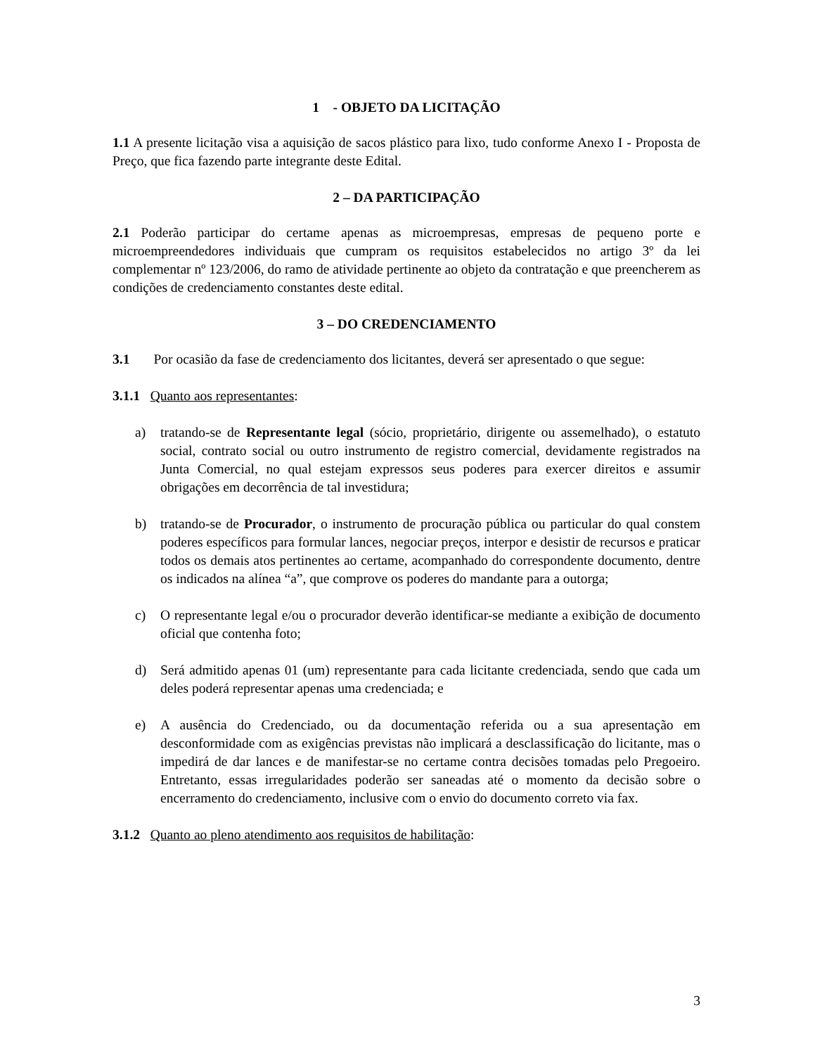1 - OBJETO DA LICITAÇÃO
1.1 A presente licitação visa a aquisição de sacos plástico para lixo, tudo conforme Anexo I - Proposta de Preço, que fica fazendo parte integrante deste Edital.
2 – DA PARTICIPAÇÃO
2.1 Poderão participar do certame apenas as microempresas, empresas de pequeno porte e microempreendedores individuais que cumpram os requisitos estabelecidos no artigo 3º da lei complementar nº 123/2006, do ramo de atividade pertinente ao objeto da contratação e que preencherem as condições de credenciamento constantes deste edital.
3 – DO CREDENCIAMENTO
3.1 Por ocasião da fase de credenciamento dos licitantes, deverá ser apresentado o que segue:
3.1.1 Quanto aos representantes:
a) tratando-se de Representante legal (sócio, proprietário, dirigente ou assemelhado), o estatuto social, contrato social ou outro instrumento de registro comercial, devidamente registrados na Junta Comercial, no qual estejam expressos seus poderes para exercer direitos e assumir obrigações em decorrência de tal investidura;
b) tratando-se de Procurador, o instrumento de procuração pública ou particular do qual constem poderes específicos para formular lances, negociar preços, interpor e desistir de recursos e praticar todos os demais atos pertinentes ao certame, acompanhado do correspondente documento, dentre os indicados na alínea “a”, que comprove os poderes do mandante para a outorga;
c) O representante legal e/ou o procurador deverão identificar-se mediante a exibição de documento oficial que contenha foto;
d) Será admitido apenas 01 (um) representante para cada licitante credenciada, sendo que cada um deles poderá representar apenas uma credenciada; e
e) A ausência do Credenciado, ou da documentação referida ou a sua apresentação em desconformidade com as exigências previstas não implicará a desclassificação do licitante, mas o impedirá de dar lances e de manifestar-se no certame contra decisões tomadas pelo Pregoeiro. Entretanto, essas irregularidades poderão ser saneadas até o momento da decisão sobre o encerramento do credenciamento, inclusive com o envio do documento correto via fax.
3.1.2 Quanto ao pleno atendimento aos requisitos de habilitação:
3